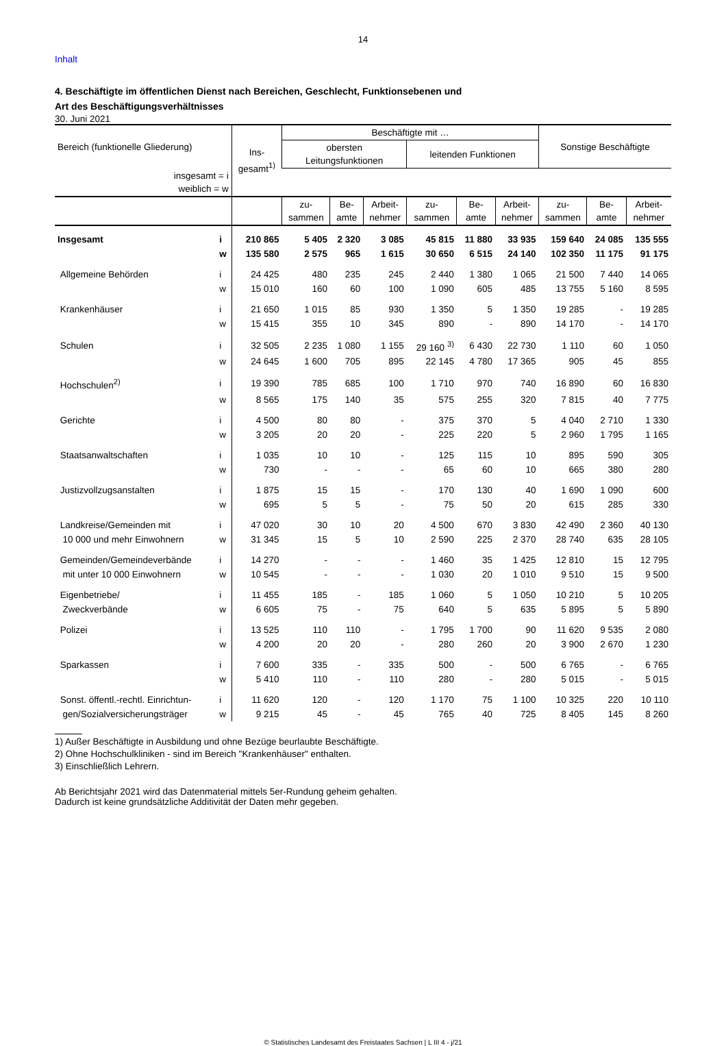14
Inhalt
4. Beschäftigte im öffentlichen Dienst nach Bereichen, Geschlecht, Funktionsebenen und
Art des Beschäftigungsverhältnisses
30. Juni 2021
| Bereich (funktionelle Gliederung) | | Ins- gesamt<sup>1)</sup> | Beschäftigte mit … | | | | | | Sonstige Beschäftigte | | |
| --- | --- | --- | --- | --- | --- | --- | --- | --- | --- | --- | --- |
| | | | obersten Leitungsfunktionen | | | leitenden Funktionen | | | | | |
| insgesamt = i weiblich = w | | | | | | | | | | | |
| | | | zu- sammen | Be- amte | Arbeit- nehmer | zu- sammen | Be- amte | Arbeit- nehmer | zu- sammen | Be- amte | Arbeit- nehmer |
| Insgesamt | i | 210 865 | 5 405 | 2 320 | 3 085 | 45 815 | 11 880 | 33 935 | 159 640 | 24 085 | 135 555 |
| | w | 135 580 | 2 575 | 965 | 1 615 | 30 650 | 6 515 | 24 140 | 102 350 | 11 175 | 91 175 |
| Allgemeine Behörden | i | 24 425 | 480 | 235 | 245 | 2 440 | 1 380 | 1 065 | 21 500 | 7 440 | 14 065 |
| | w | 15 010 | 160 | 60 | 100 | 1 090 | 605 | 485 | 13 755 | 5 160 | 8 595 |
| Krankenhäuser | i | 21 650 | 1 015 | 85 | 930 | 1 350 | 5 | 1 350 | 19 285 | - | 19 285 |
| | w | 15 415 | 355 | 10 | 345 | 890 | - | 890 | 14 170 | - | 14 170 |
| Schulen | i | 32 505 | 2 235 | 1 080 | 1 155 | 29 160 <sup>3)</sup> | 6 430 | 22 730 | 1 110 | 60 | 1 050 |
| | w | 24 645 | 1 600 | 705 | 895 | 22 145 | 4 780 | 17 365 | 905 | 45 | 855 |
| Hochschulen<sup>2)</sup> | i | 19 390 | 785 | 685 | 100 | 1 710 | 970 | 740 | 16 890 | 60 | 16 830 |
| | w | 8 565 | 175 | 140 | 35 | 575 | 255 | 320 | 7 815 | 40 | 7 775 |
| Gerichte | i | 4 500 | 80 | 80 | - | 375 | 370 | 5 | 4 040 | 2 710 | 1 330 |
| | w | 3 205 | 20 | 20 | - | 225 | 220 | 5 | 2 960 | 1 795 | 1 165 |
| Staatsanwaltschaften | i | 1 035 | 10 | 10 | - | 125 | 115 | 10 | 895 | 590 | 305 |
| | w | 730 | - | - | - | 65 | 60 | 10 | 665 | 380 | 280 |
| Justizvollzugsanstalten | i | 1 875 | 15 | 15 | - | 170 | 130 | 40 | 1 690 | 1 090 | 600 |
| | w | 695 | 5 | 5 | - | 75 | 50 | 20 | 615 | 285 | 330 |
| Landkreise/Gemeinden mit | i | 47 020 | 30 | 10 | 20 | 4 500 | 670 | 3 830 | 42 490 | 2 360 | 40 130 |
| 10 000 und mehr Einwohnern | w | 31 345 | 15 | 5 | 10 | 2 590 | 225 | 2 370 | 28 740 | 635 | 28 105 |
| Gemeinden/Gemeindeverbände | i | 14 270 | - | - | - | 1 460 | 35 | 1 425 | 12 810 | 15 | 12 795 |
| mit unter 10 000 Einwohnern | w | 10 545 | - | - | - | 1 030 | 20 | 1 010 | 9 510 | 15 | 9 500 |
| Eigenbetriebe/ | i | 11 455 | 185 | - | 185 | 1 060 | 5 | 1 050 | 10 210 | 5 | 10 205 |
| Zweckverbände | w | 6 605 | 75 | - | 75 | 640 | 5 | 635 | 5 895 | 5 | 5 890 |
| Polizei | i | 13 525 | 110 | 110 | - | 1 795 | 1 700 | 90 | 11 620 | 9 535 | 2 080 |
| | w | 4 200 | 20 | 20 | - | 280 | 260 | 20 | 3 900 | 2 670 | 1 230 |
| Sparkassen | i | 7 600 | 335 | - | 335 | 500 | - | 500 | 6 765 | - | 6 765 |
| | w | 5 410 | 110 | - | 110 | 280 | - | 280 | 5 015 | - | 5 015 |
| Sonst. öffentl.-rechtl. Einrichtun- | i | 11 620 | 120 | - | 120 | 1 170 | 75 | 1 100 | 10 325 | 220 | 10 110 |
| gen/Sozialversicherungsträger | w | 9 215 | 45 | - | 45 | 765 | 40 | 725 | 8 405 | 145 | 8 260 |
1) Außer Beschäftigte in Ausbildung und ohne Bezüge beurlaubte Beschäftigte.
2) Ohne Hochschulkliniken - sind im Bereich "Krankenhäuser" enthalten.
3) Einschließlich Lehrern.
Ab Berichtsjahr 2021 wird das Datenmaterial mittels 5er-Rundung geheim gehalten.
Dadurch ist keine grundsätzliche Additivität der Daten mehr gegeben.
© Statistisches Landesamt des Freistaates Sachsen | L III 4 - j/21